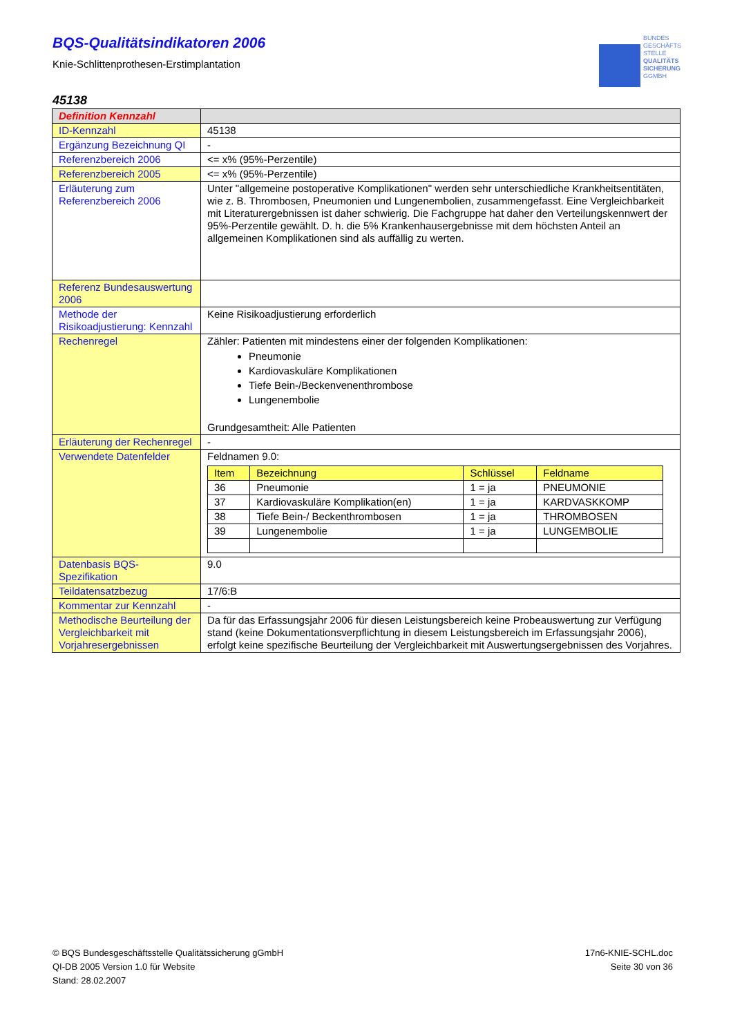BQS-Qualitätsindikatoren 2006
Knie-Schlittenprothesen-Erstimplantation
BUNDES
GESCHÄFTS
STELLE
QUALITÄTS
SICHERUNG
GGMBH
45138
| Definition Kennzahl | |
| ID-Kennzahl | 45138 |
| Ergänzung Bezeichnung QI | - |
| Referenzbereich 2006 | <= x% (95%-Perzentile) |
| Referenzbereich 2005 | <= x% (95%-Perzentile) |
| Erläuterung zum Referenzbereich 2006 | Unter "allgemeine postoperative Komplikationen" werden sehr unterschiedliche Krankheitsentitäten, wie z. B. Thrombosen, Pneumonien und Lungenembolien, zusammengefasst. Eine Vergleichbarkeit mit Literaturergebnissen ist daher schwierig. Die Fachgruppe hat daher den Verteilungskennwert der 95%-Perzentile gewählt. D. h. die 5% Krankenhausergebnisse mit dem höchsten Anteil an allgemeinen Komplikationen sind als auffällig zu werten. |
| Referenz Bundesauswertung 2006 | |
| Methode der Risikoadjustierung: Kennzahl | Keine Risikoadjustierung erforderlich |
| Rechenregel | Zähler: Patienten mit mindestens einer der folgenden Komplikationen: Pneumonie Kardiovaskuläre Komplikationen Tiefe Bein-/Beckenvenenthrombose Lungenembolie Grundgesamtheit: Alle Patienten |
| Erläuterung der Rechenregel | - |
| Verwendete Datenfelder | Feldnamen 9.0: / Item / Bezeichnung / Schlüssel / Feldname / / --- / --- / --- / --- / / 36 / Pneumonie / 1 = ja / PNEUMONIE / / 37 / Kardiovaskuläre Komplikation(en) / 1 = ja / KARDVASKKOMP / / 38 / Tiefe Bein-/ Beckenthrombosen / 1 = ja / THROMBOSEN / / 39 / Lungenembolie / 1 = ja / LUNGEMBOLIE / |
| Datenbasis BQS-Spezifikation | 9.0 |
| Teildatensatzbezug | 17/6:B |
| Kommentar zur Kennzahl | - |
| Methodische Beurteilung der Vergleichbarkeit mit Vorjahresergebnissen | Da für das Erfassungsjahr 2006 für diesen Leistungsbereich keine Probeauswertung zur Verfügung stand (keine Dokumentationsverpflichtung in diesem Leistungsbereich im Erfassungsjahr 2006), erfolgt keine spezifische Beurteilung der Vergleichbarkeit mit Auswertungsergebnissen des Vorjahres. |
© BQS Bundesgeschäftsstelle Qualitätssicherung gGmbH
QI-DB 2005 Version 1.0 für Website
Stand: 28.02.2007
17n6-KNIE-SCHL.doc
Seite 30 von 36